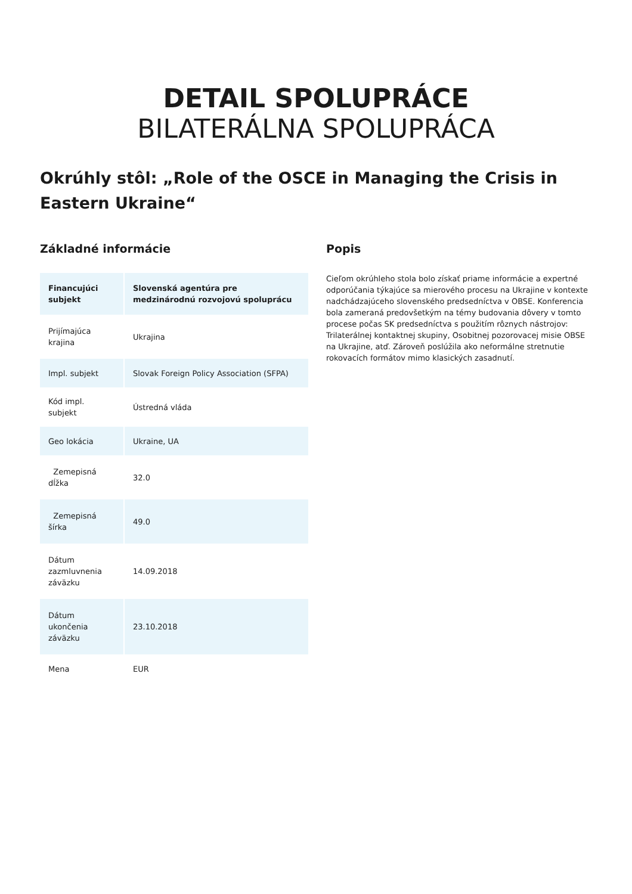DETAIL SPOLUPRÁCE
BILATERÁLNA SPOLUPRÁCA
Okrúhly stôl: „Role of the OSCE in Managing the Crisis in Eastern Ukraine“
Základné informácie
| Financujúci subjekt | Slovenská agentúra pre medzinárodnú rozvojovú spoluprácu |
| Prijímajúca krajina | Ukrajina |
| Impl. subjekt | Slovak Foreign Policy Association (SFPA) |
| Kód impl. subjekt | Ústredná vláda |
| Geo lokácia | Ukraine, UA |
| Zemepisná dĺžka | 32.0 |
| Zemepisná šírka | 49.0 |
| Dátum zazmluvnenia záväzku | 14.09.2018 |
| Dátum ukončenia záväzku | 23.10.2018 |
| Mena | EUR |
Popis
Cieľom okrúhleho stola bolo získať priame informácie a expertné odporúčania týkajúce sa mierového procesu na Ukrajine v kontexte nadchádzajúceho slovenského predsedníctva v OBSE. Konferencia bola zameraná predovšetkým na témy budovania dôvery v tomto procese počas SK predsedníctva s použitím rôznych nástrojov: Trilaterálnej kontaktnej skupiny, Osobitnej pozorovacej misie OBSE na Ukrajine, atď. Zároveň poslúžila ako neformálne stretnutie rokovacích formátov mimo klasických zasadnutí.